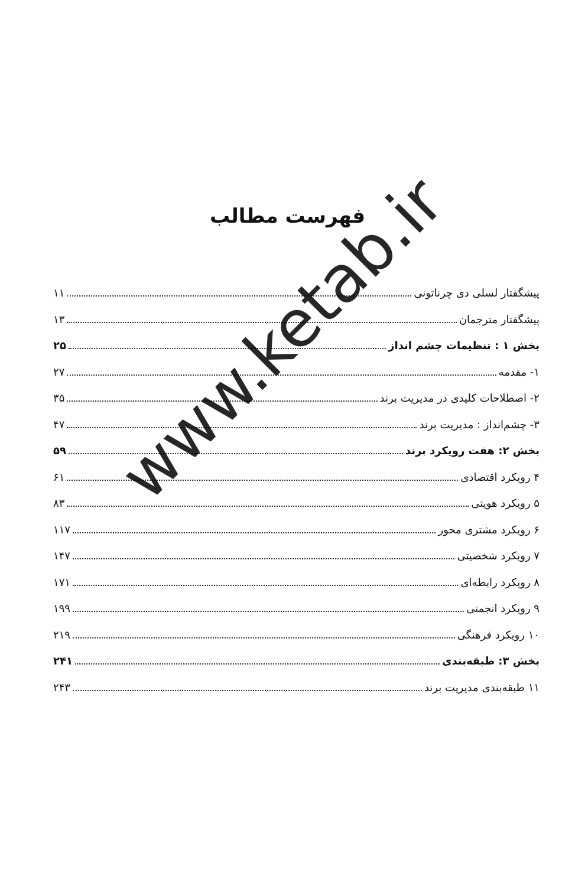فهرست مطالب
پیشگفتار لسلی دی چرناتونی ۱۱
پیشگفتار مترجمان ۱۳
بخش ۱ : تنظیمات چشم انداز ۲۵
۱- مقدمه ۲۷
۲- اصطلاحات کلیدی در مدیریت برند ۳۵
۳- چشم‌انداز : مدیریت برند ۴۷
بخش ۲: هفت رویکرد برند ۵۹
۴ رویکرد اقتصادی ۶۱
۵ رویکرد هویتی ۸۳
۶ رویکرد مشتری محور ۱۱۷
۷ رویکرد شخصیتی ۱۴۷
۸ رویکرد رابطه‌ای ۱۷۱
۹ رویکرد انجمنی ۱۹۹
۱۰ رویکرد فرهنگی ۲۱۹
بخش ۳: طبقه‌بندی ۲۴۱
۱۱ طبقه‌بندی مدیریت برند ۲۴۳
www.ketab.ir